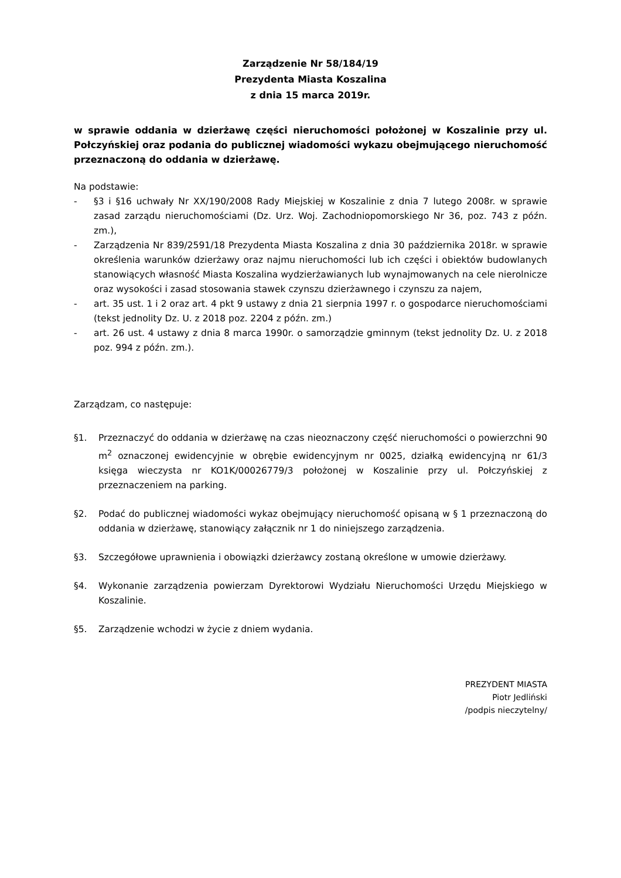Zarządzenie Nr 58/184/19
Prezydenta Miasta Koszalina
z dnia 15 marca 2019r.
w sprawie oddania w dzierżawę części nieruchomości położonej w Koszalinie przy ul. Połczyńskiej oraz podania do publicznej wiadomości wykazu obejmującego nieruchomość przeznaczoną do oddania w dzierżawę.
Na podstawie:
- §3 i §16 uchwały Nr XX/190/2008 Rady Miejskiej w Koszalinie z dnia 7 lutego 2008r. w sprawie zasad zarządu nieruchomościami (Dz. Urz. Woj. Zachodniopomorskiego Nr 36, poz. 743 z późn. zm.),
- Zarządzenia Nr 839/2591/18 Prezydenta Miasta Koszalina z dnia 30 października 2018r. w sprawie określenia warunków dzierżawy oraz najmu nieruchomości lub ich części i obiektów budowlanych stanowiących własność Miasta Koszalina wydzierżawianych lub wynajmowanych na cele nierolnicze oraz wysokości i zasad stosowania stawek czynszu dzierżawnego i czynszu za najem,
- art. 35 ust. 1 i 2 oraz art. 4 pkt 9 ustawy z dnia 21 sierpnia 1997 r. o gospodarce nieruchomościami (tekst jednolity Dz. U. z 2018 poz. 2204 z późn. zm.)
- art. 26 ust. 4 ustawy z dnia 8 marca 1990r. o samorządzie gminnym (tekst jednolity Dz. U. z 2018 poz. 994 z późn. zm.).
Zarządzam, co następuje:
§1. Przeznaczyć do oddania w dzierżawę na czas nieoznaczony część nieruchomości o powierzchni 90 m<sup>2</sup> oznaczonej ewidencyjnie w obrębie ewidencyjnym nr 0025, działką ewidencyjną nr 61/3 księga wieczysta nr KO1K/00026779/3 położonej w Koszalinie przy ul. Połczyńskiej z przeznaczeniem na parking.
§2. Podać do publicznej wiadomości wykaz obejmujący nieruchomość opisaną w § 1 przeznaczoną do oddania w dzierżawę, stanowiący załącznik nr 1 do niniejszego zarządzenia.
§3. Szczegółowe uprawnienia i obowiązki dzierżawcy zostaną określone w umowie dzierżawy.
§4. Wykonanie zarządzenia powierzam Dyrektorowi Wydziału Nieruchomości Urzędu Miejskiego w Koszalinie.
§5. Zarządzenie wchodzi w życie z dniem wydania.
PREZYDENT MIASTA
Piotr Jedliński
/podpis nieczytelny/